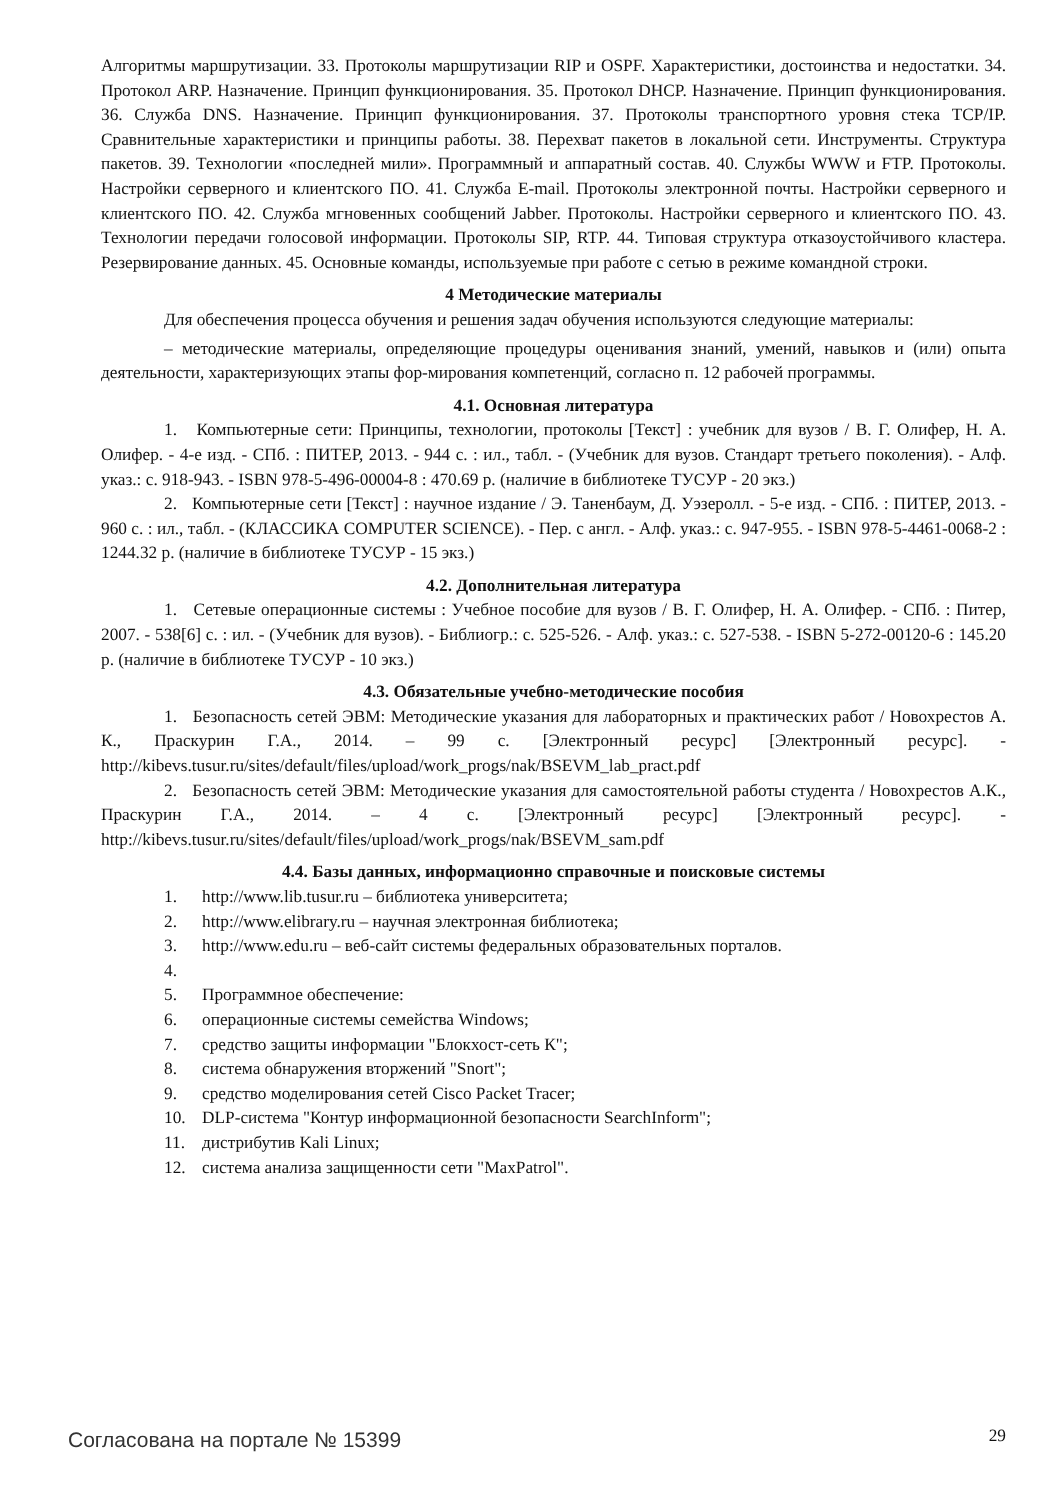Алгоритмы маршрутизации. 33. Протоколы маршрутизации RIP и OSPF. Характеристики, достоинства и недостатки. 34. Протокол ARP. Назначение. Принцип функционирования. 35. Протокол DHCP. Назначение. Принцип функционирования. 36. Служба DNS. Назначение. Принцип функционирования. 37. Протоколы транспортного уровня стека TCP/IP. Сравнительные характеристики и принципы работы. 38. Перехват пакетов в локальной сети. Инструменты. Структура пакетов. 39. Технологии «последней мили». Программный и аппаратный состав. 40. Службы WWW и FTP. Протоколы. Настройки серверного и клиентского ПО. 41. Служба E-mail. Протоколы электронной почты. Настройки серверного и клиентского ПО. 42. Служба мгновенных сообщений Jabber. Протоколы. Настройки серверного и клиентского ПО. 43. Технологии передачи голосовой информации. Протоколы SIP, RTP. 44. Типовая структура отказоустойчивого кластера. Резервирование данных. 45. Основные команды, используемые при работе с сетью в режиме командной строки.
4 Методические материалы
Для обеспечения процесса обучения и решения задач обучения используются следующие материалы:
– методические материалы, определяющие процедуры оценивания знаний, умений, навыков и (или) опыта деятельности, характеризующих этапы фор-мирования компетенций, согласно п. 12 рабочей программы.
4.1. Основная литература
1. Компьютерные сети: Принципы, технологии, протоколы [Текст] : учебник для вузов / В. Г. Олифер, Н. А. Олифер. - 4-е изд. - СПб. : ПИТЕР, 2013. - 944 с. : ил., табл. - (Учебник для вузов. Стандарт третьего поколения). - Алф. указ.: с. 918-943. - ISBN 978-5-496-00004-8 : 470.69 р. (наличие в библиотеке ТУСУР - 20 экз.)
2. Компьютерные сети [Текст] : научное издание / Э. Таненбаум, Д. Уэзеролл. - 5-е изд. - СПб. : ПИТЕР, 2013. - 960 с. : ил., табл. - (КЛАССИКА COMPUTER SCIENCE). - Пер. с англ. - Алф. указ.: с. 947-955. - ISBN 978-5-4461-0068-2 : 1244.32 р. (наличие в библиотеке ТУСУР - 15 экз.)
4.2. Дополнительная литература
1. Сетевые операционные системы : Учебное пособие для вузов / В. Г. Олифер, Н. А. Олифер. - СПб. : Питер, 2007. - 538[6] с. : ил. - (Учебник для вузов). - Библиогр.: с. 525-526. - Алф. указ.: с. 527-538. - ISBN 5-272-00120-6 : 145.20 р. (наличие в библиотеке ТУСУР - 10 экз.)
4.3. Обязательные учебно-методические пособия
1. Безопасность сетей ЭВМ: Методические указания для лабораторных и практических работ / Новохрестов А. К., Праскурин Г.А., 2014. – 99 с. [Электронный ресурс] [Электронный ресурс]. - http://kibevs.tusur.ru/sites/default/files/upload/work_progs/nak/BSEVM_lab_pract.pdf
2. Безопасность сетей ЭВМ: Методические указания для самостоятельной работы студента / Новохрестов А.К., Праскурин Г.А., 2014. – 4 с. [Электронный ресурс] [Электронный ресурс]. - http://kibevs.tusur.ru/sites/default/files/upload/work_progs/nak/BSEVM_sam.pdf
4.4. Базы данных, информационно справочные и поисковые системы
1. http://www.lib.tusur.ru – библиотека университета;
2. http://www.elibrary.ru – научная электронная библиотека;
3. http://www.edu.ru – веб-сайт системы федеральных образовательных порталов.
4.
5. Программное обеспечение:
6. операционные системы семейства Windows;
7. средство защиты информации "Блокхост-сеть К";
8. система обнаружения вторжений "Snort";
9. средство моделирования сетей Cisco Packet Tracer;
10. DLP-система "Контур информационной безопасности SearchInform";
11. дистрибутив Kali Linux;
12. система анализа защищенности сети "MaxPatrol".
Согласована на портале № 15399 29